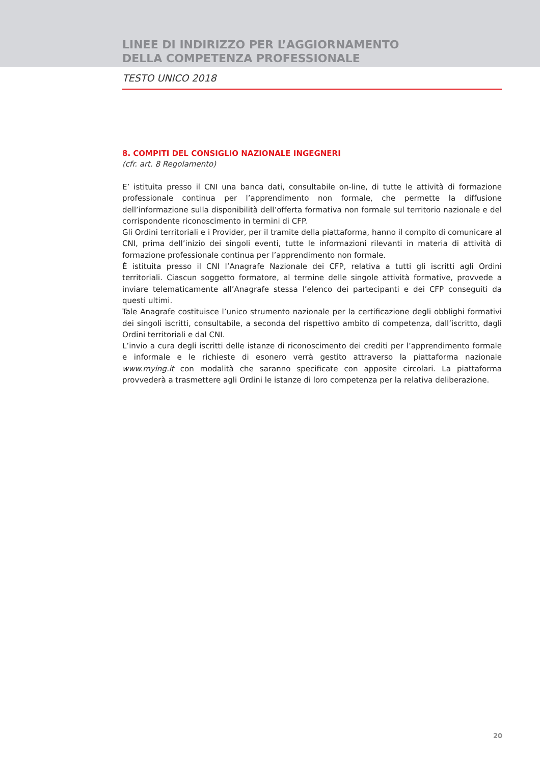LINEE DI INDIRIZZO PER L’AGGIORNAMENTO
DELLA COMPETENZA PROFESSIONALE
TESTO UNICO 2018
8. COMPITI DEL CONSIGLIO NAZIONALE INGEGNERI
(cfr. art. 8 Regolamento)
E’ istituita presso il CNI una banca dati, consultabile on-line, di tutte le attività di formazione professionale continua per l’apprendimento non formale, che permette la diffusione dell’informazione sulla disponibilità dell’offerta formativa non formale sul territorio nazionale e del corrispondente riconoscimento in termini di CFP.
Gli Ordini territoriali e i Provider, per il tramite della piattaforma, hanno il compito di comunicare al CNI, prima dell’inizio dei singoli eventi, tutte le informazioni rilevanti in materia di attività di formazione professionale continua per l’apprendimento non formale.
È istituita presso il CNI l’Anagrafe Nazionale dei CFP, relativa a tutti gli iscritti agli Ordini territoriali. Ciascun soggetto formatore, al termine delle singole attività formative, provvede a inviare telematicamente all’Anagrafe stessa l’elenco dei partecipanti e dei CFP conseguiti da questi ultimi.
Tale Anagrafe costituisce l’unico strumento nazionale per la certificazione degli obblighi formativi dei singoli iscritti, consultabile, a seconda del rispettivo ambito di competenza, dall’iscritto, dagli Ordini territoriali e dal CNI.
L’invio a cura degli iscritti delle istanze di riconoscimento dei crediti per l’apprendimento formale e informale e le richieste di esonero verrà gestito attraverso la piattaforma nazionale www.mying.it con modalità che saranno specificate con apposite circolari. La piattaforma provvederà a trasmettere agli Ordini le istanze di loro competenza per la relativa deliberazione.
20